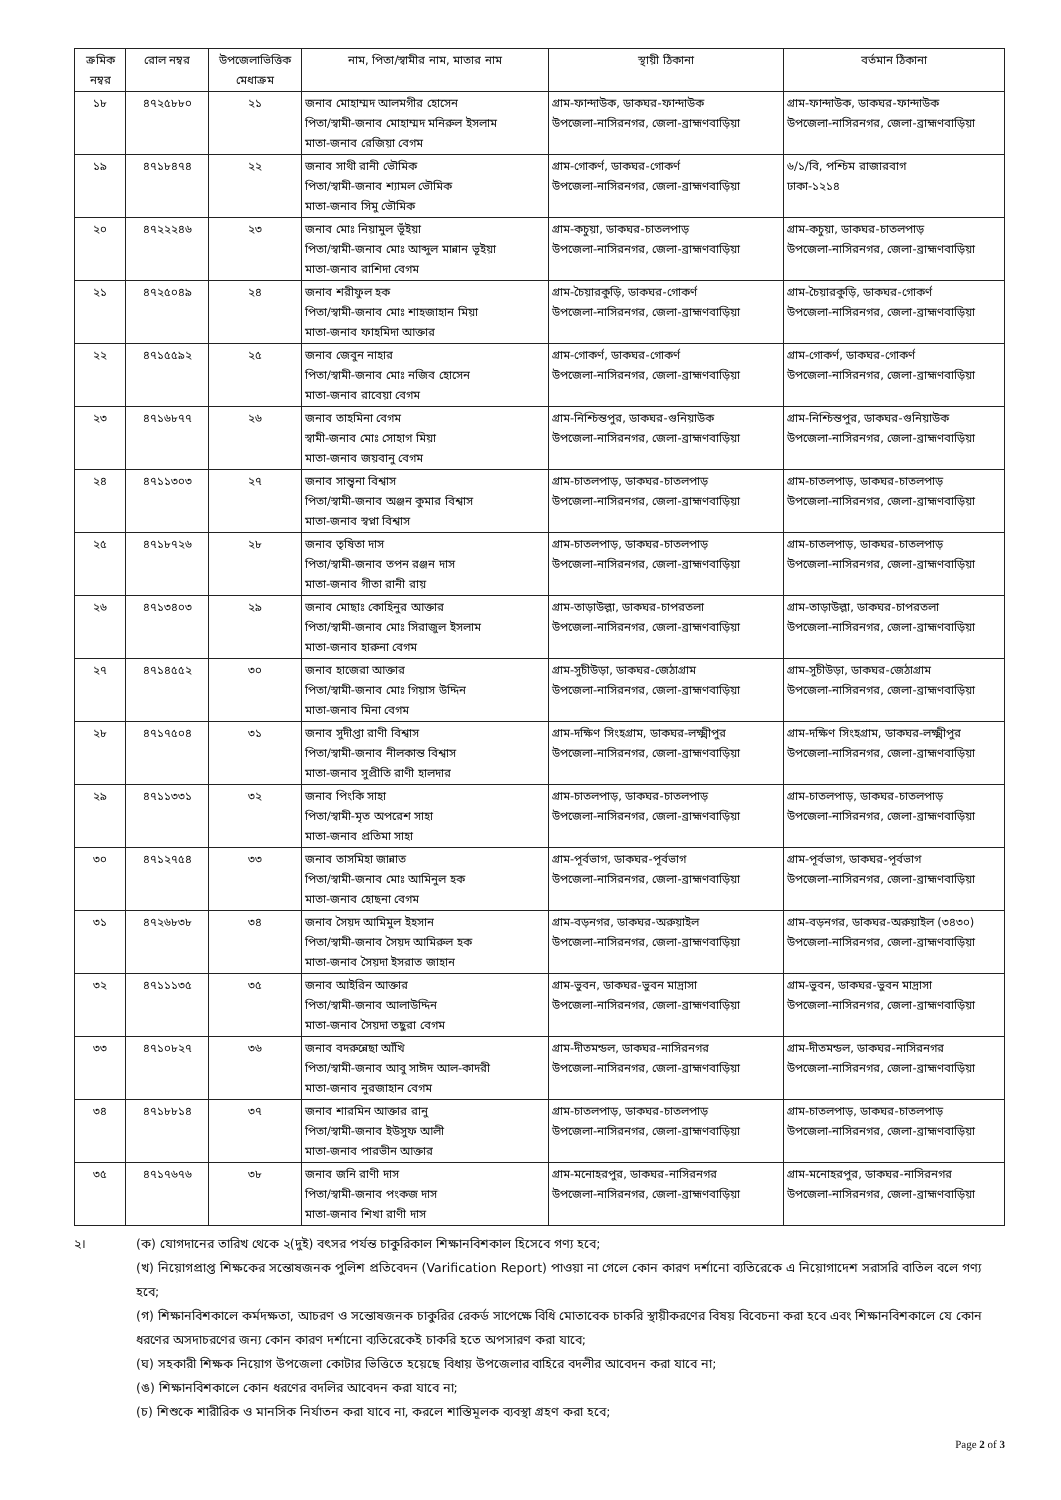| ক্রমিক নম্বর | রোল নম্বর | উপজেলাভিত্তিক মেধাক্রম | নাম, পিতা/স্বামীর নাম, মাতার নাম | স্থায়ী ঠিকানা | বর্তমান ঠিকানা |
| --- | --- | --- | --- | --- | --- |
| ১৮ | ৪৭২৫৮৮০ | ২১ | জনাব মোহাম্মদ আলমগীর হোসেন পিতা/স্বামী-জনাব মোহাম্মদ মনিরুল ইসলাম মাতা-জনাব রেজিয়া বেগম | গ্রাম-ফান্দাউক, ডাকঘর-ফান্দাউক উপজেলা-নাসিরনগর, জেলা-ব্রাহ্মণবাড়িয়া | গ্রাম-ফান্দাউক, ডাকঘর-ফান্দাউক উপজেলা-নাসিরনগর, জেলা-ব্রাহ্মণবাড়িয়া |
| ১৯ | ৪৭১৮৪৭৪ | ২২ | জনাব সাথী রানী ভৌমিক পিতা/স্বামী-জনাব শ্যামল ভৌমিক মাতা-জনাব সিমু ভৌমিক | গ্রাম-গোকর্ণ, ডাকঘর-গোকর্ণ উপজেলা-নাসিরনগর, জেলা-ব্রাহ্মণবাড়িয়া | ৬/১/বি, পশ্চিম রাজারবাগ ঢাকা-১২১৪ |
| ২০ | ৪৭২২২৪৬ | ২৩ | জনাব মোঃ নিয়ামুল ভূঁইয়া পিতা/স্বামী-জনাব মোঃ আব্দুল মান্নান ভূইয়া মাতা-জনাব রাশিদা বেগম | গ্রাম-কচুয়া, ডাকঘর-চাতলপাড় উপজেলা-নাসিরনগর, জেলা-ব্রাহ্মণবাড়িয়া | গ্রাম-কচুয়া, ডাকঘর-চাতলপাড় উপজেলা-নাসিরনগর, জেলা-ব্রাহ্মণবাড়িয়া |
| ২১ | ৪৭২৫০৪৯ | ২৪ | জনাব শরীফুল হক পিতা/স্বামী-জনাব মোঃ শাহজাহান মিয়া মাতা-জনাব ফাহমিদা আক্তার | গ্রাম-চৈয়ারকুড়ি, ডাকঘর-গোকর্ণ উপজেলা-নাসিরনগর, জেলা-ব্রাহ্মণবাড়িয়া | গ্রাম-চৈয়ারকুড়ি, ডাকঘর-গোকর্ণ উপজেলা-নাসিরনগর, জেলা-ব্রাহ্মণবাড়িয়া |
| ২২ | ৪৭১৫৫৯২ | ২৫ | জনাব জেবুন নাহার পিতা/স্বামী-জনাব মোঃ নজিব হোসেন মাতা-জনাব রাবেয়া বেগম | গ্রাম-গোকর্ণ, ডাকঘর-গোকর্ণ উপজেলা-নাসিরনগর, জেলা-ব্রাহ্মণবাড়িয়া | গ্রাম-গোকর্ণ, ডাকঘর-গোকর্ণ উপজেলা-নাসিরনগর, জেলা-ব্রাহ্মণবাড়িয়া |
| ২৩ | ৪৭১৬৮৭৭ | ২৬ | জনাব তাহমিনা বেগম স্বামী-জনাব মোঃ সোহাগ মিয়া মাতা-জনাব জয়বানু বেগম | গ্রাম-নিশ্চিন্তপুর, ডাকঘর-গুনিয়াউক উপজেলা-নাসিরনগর, জেলা-ব্রাহ্মণবাড়িয়া | গ্রাম-নিশ্চিন্তপুর, ডাকঘর-গুনিয়াউক উপজেলা-নাসিরনগর, জেলা-ব্রাহ্মণবাড়িয়া |
| ২৪ | ৪৭১১৩০৩ | ২৭ | জনাব সান্ত্বনা বিশ্বাস পিতা/স্বামী-জনাব অঞ্জন কুমার বিশ্বাস মাতা-জনাব স্বপ্না বিশ্বাস | গ্রাম-চাতলপাড়, ডাকঘর-চাতলপাড় উপজেলা-নাসিরনগর, জেলা-ব্রাহ্মণবাড়িয়া | গ্রাম-চাতলপাড়, ডাকঘর-চাতলপাড় উপজেলা-নাসিরনগর, জেলা-ব্রাহ্মণবাড়িয়া |
| ২৫ | ৪৭১৮৭২৬ | ২৮ | জনাব তৃষিতা দাস পিতা/স্বামী-জনাব তপন রঞ্জন দাস মাতা-জনাব গীতা রানী রায় | গ্রাম-চাতলপাড়, ডাকঘর-চাতলপাড় উপজেলা-নাসিরনগর, জেলা-ব্রাহ্মণবাড়িয়া | গ্রাম-চাতলপাড়, ডাকঘর-চাতলপাড় উপজেলা-নাসিরনগর, জেলা-ব্রাহ্মণবাড়িয়া |
| ২৬ | ৪৭১৩৪০৩ | ২৯ | জনাব মোছাঃ কোহিনুর আক্তার পিতা/স্বামী-জনাব মোঃ সিরাজুল ইসলাম মাতা-জনাব হারুনা বেগম | গ্রাম-তাড়াউল্লা, ডাকঘর-চাপরতলা উপজেলা-নাসিরনগর, জেলা-ব্রাহ্মণবাড়িয়া | গ্রাম-তাড়াউল্লা, ডাকঘর-চাপরতলা উপজেলা-নাসিরনগর, জেলা-ব্রাহ্মণবাড়িয়া |
| ২৭ | ৪৭১৪৫৫২ | ৩০ | জনাব হাজেরা আক্তার পিতা/স্বামী-জনাব মোঃ গিয়াস উদ্দিন মাতা-জনাব মিনা বেগম | গ্রাম-সুচীউড়া, ডাকঘর-জেঠাগ্রাম উপজেলা-নাসিরনগর, জেলা-ব্রাহ্মণবাড়িয়া | গ্রাম-সুচীউড়া, ডাকঘর-জেঠাগ্রাম উপজেলা-নাসিরনগর, জেলা-ব্রাহ্মণবাড়িয়া |
| ২৮ | ৪৭১৭৫০৪ | ৩১ | জনাব সুদীপ্তা রাণী বিশ্বাস পিতা/স্বামী-জনাব নীলকান্ত বিশ্বাস মাতা-জনাব সুপ্রীতি রাণী হালদার | গ্রাম-দক্ষিণ সিংহগ্রাম, ডাকঘর-লক্ষ্মীপুর উপজেলা-নাসিরনগর, জেলা-ব্রাহ্মণবাড়িয়া | গ্রাম-দক্ষিণ সিংহগ্রাম, ডাকঘর-লক্ষ্মীপুর উপজেলা-নাসিরনগর, জেলা-ব্রাহ্মণবাড়িয়া |
| ২৯ | ৪৭১১৩৩১ | ৩২ | জনাব পিংকি সাহা পিতা/স্বামী-মৃত অপরেশ সাহা মাতা-জনাব প্রতিমা সাহা | গ্রাম-চাতলপাড়, ডাকঘর-চাতলপাড় উপজেলা-নাসিরনগর, জেলা-ব্রাহ্মণবাড়িয়া | গ্রাম-চাতলপাড়, ডাকঘর-চাতলপাড় উপজেলা-নাসিরনগর, জেলা-ব্রাহ্মণবাড়িয়া |
| ৩০ | ৪৭১২৭৫৪ | ৩৩ | জনাব তাসমিহা জান্নাত পিতা/স্বামী-জনাব মোঃ আমিনুল হক মাতা-জনাব হোছনা বেগম | গ্রাম-পূর্বভাগ, ডাকঘর-পূর্বভাগ উপজেলা-নাসিরনগর, জেলা-ব্রাহ্মণবাড়িয়া | গ্রাম-পূর্বভাগ, ডাকঘর-পূর্বভাগ উপজেলা-নাসিরনগর, জেলা-ব্রাহ্মণবাড়িয়া |
| ৩১ | ৪৭২৬৮৩৮ | ৩৪ | জনাব সৈয়দ আমিমুল ইহসান পিতা/স্বামী-জনাব সৈয়দ আমিরুল হক মাতা-জনাব সৈয়দা ইসরাত জাহান | গ্রাম-বড়নগর, ডাকঘর-অরুয়াইল উপজেলা-নাসিরনগর, জেলা-ব্রাহ্মণবাড়িয়া | গ্রাম-বড়নগর, ডাকঘর-অরুয়াইল (৩৪৩০) উপজেলা-নাসিরনগর, জেলা-ব্রাহ্মণবাড়িয়া |
| ৩২ | ৪৭১১১৩৫ | ৩৫ | জনাব আইরিন আক্তার পিতা/স্বামী-জনাব আলাউদ্দিন মাতা-জনাব সৈয়দা তছুরা বেগম | গ্রাম-ভুবন, ডাকঘর-ভুবন মাদ্রাসা উপজেলা-নাসিরনগর, জেলা-ব্রাহ্মণবাড়িয়া | গ্রাম-ভুবন, ডাকঘর-ভুবন মাদ্রাসা উপজেলা-নাসিরনগর, জেলা-ব্রাহ্মণবাড়িয়া |
| ৩৩ | ৪৭১০৮২৭ | ৩৬ | জনাব বদরুন্নেছা আঁখি পিতা/স্বামী-জনাব আবু সাঈদ আল-কাদরী মাতা-জনাব নুরজাহান বেগম | গ্রাম-দীতমন্ডল, ডাকঘর-নাসিরনগর উপজেলা-নাসিরনগর, জেলা-ব্রাহ্মণবাড়িয়া | গ্রাম-দীতমন্ডল, ডাকঘর-নাসিরনগর উপজেলা-নাসিরনগর, জেলা-ব্রাহ্মণবাড়িয়া |
| ৩৪ | ৪৭১৮৮১৪ | ৩৭ | জনাব শারমিন আক্তার রানু পিতা/স্বামী-জনাব ইউসুফ আলী মাতা-জনাব পারভীন আক্তার | গ্রাম-চাতলপাড়, ডাকঘর-চাতলপাড় উপজেলা-নাসিরনগর, জেলা-ব্রাহ্মণবাড়িয়া | গ্রাম-চাতলপাড়, ডাকঘর-চাতলপাড় উপজেলা-নাসিরনগর, জেলা-ব্রাহ্মণবাড়িয়া |
| ৩৫ | ৪৭১৭৬৭৬ | ৩৮ | জনাব জনি রাণী দাস পিতা/স্বামী-জনাব পংকজ দাস মাতা-জনাব শিখা রাণী দাস | গ্রাম-মনোহরপুর, ডাকঘর-নাসিরনগর উপজেলা-নাসিরনগর, জেলা-ব্রাহ্মণবাড়িয়া | গ্রাম-মনোহরপুর, ডাকঘর-নাসিরনগর উপজেলা-নাসিরনগর, জেলা-ব্রাহ্মণবাড়িয়া |
২। (ক) যোগদানের তারিখ থেকে ২(দুই) বৎসর পর্যন্ত চাকুরিকাল শিক্ষানবিশকাল হিসেবে গণ্য হবে;
(খ) নিয়োগপ্রাপ্ত শিক্ষকের সন্তোষজনক পুলিশ প্রতিবেদন (Varification Report) পাওয়া না গেলে কোন কারণ দর্শানো ব্যতিরেকে এ নিয়োগাদেশ সরাসরি বাতিল বলে গণ্য হবে;
(গ) শিক্ষানবিশকালে কর্মদক্ষতা, আচরণ ও সন্তোষজনক চাকুরির রেকর্ড সাপেক্ষে বিধি মোতাবেক চাকরি স্থায়ীকরণের বিষয় বিবেচনা করা হবে এবং শিক্ষানবিশকালে যে কোন ধরণের অসদাচরণের জন্য কোন কারণ দর্শানো ব্যতিরেকেই চাকরি হতে অপসারণ করা যাবে;
(ঘ) সহকারী শিক্ষক নিয়োগ উপজেলা কোটার ভিত্তিতে হয়েছে বিধায় উপজেলার বাহিরে বদলীর আবেদন করা যাবে না;
(ঙ) শিক্ষানবিশকালে কোন ধরণের বদলির আবেদন করা যাবে না;
(চ) শিশুকে শারীরিক ও মানসিক নির্যাতন করা যাবে না, করলে শাস্তিমূলক ব্যবস্থা গ্রহণ করা হবে;
Page 2 of 3